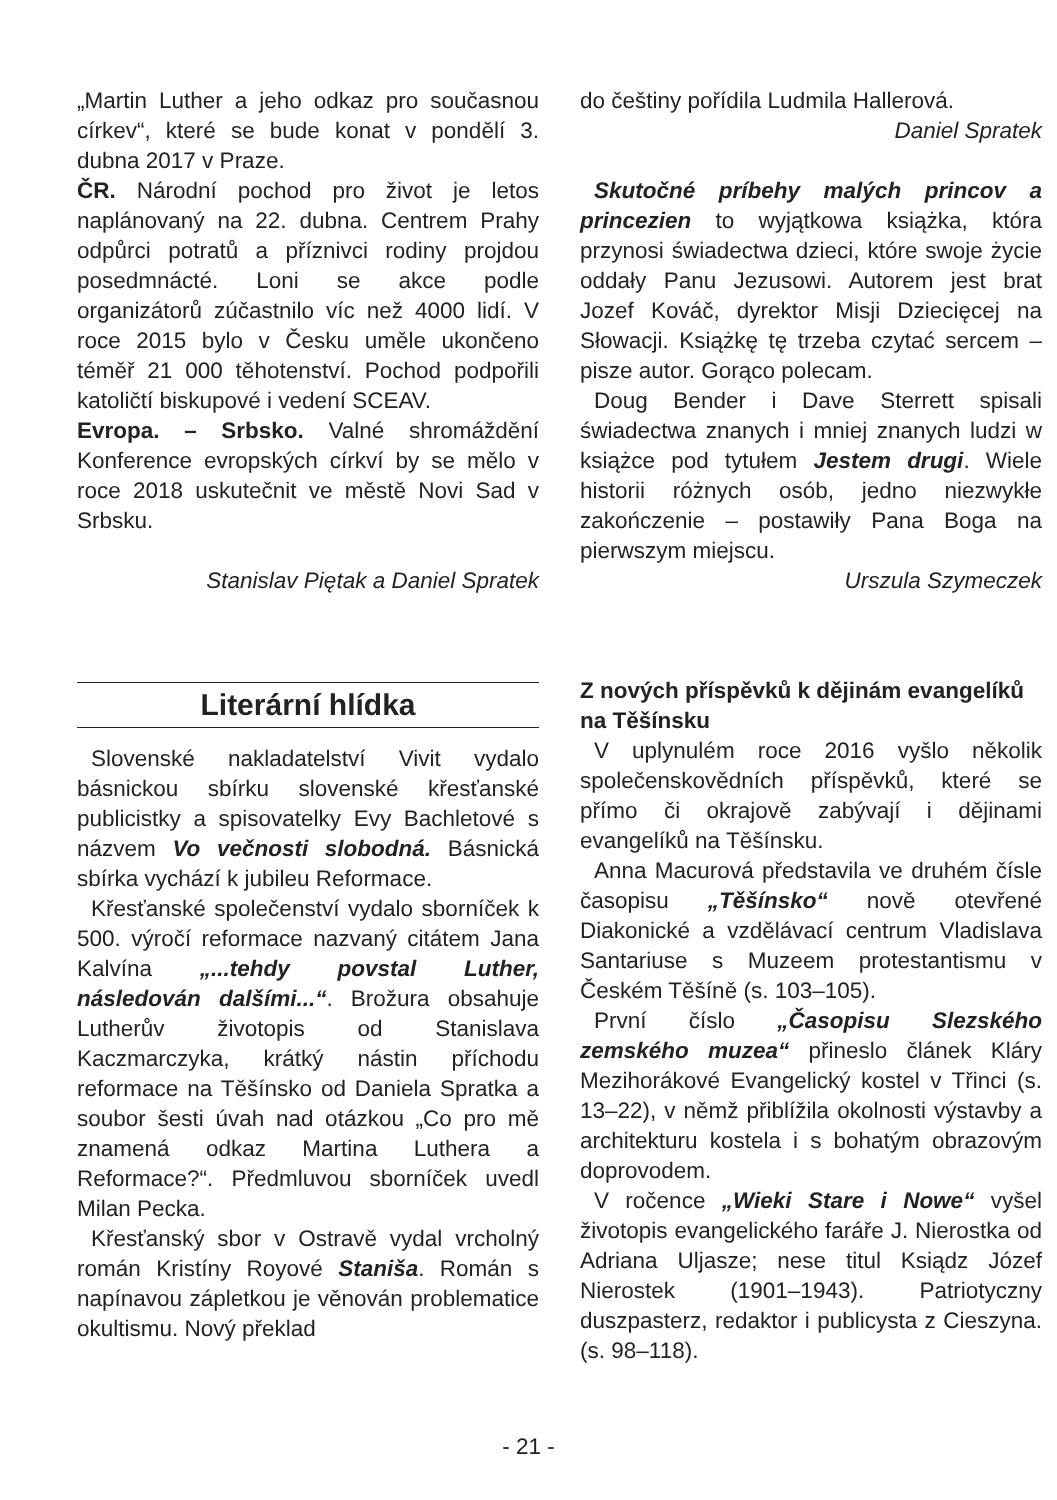„Martin Luther a jeho odkaz pro současnou církev“, které se bude konat v pondělí 3. dubna 2017 v Praze.
ČR. Národní pochod pro život je letos naplánovaný na 22. dubna. Centrem Prahy odpůrci potratů a příznivci rodiny projdou posedmnácté. Loni se akce podle organizátorů zúčastnilo víc než 4000 lidí. V roce 2015 bylo v Česku uměle ukončeno téměř 21 000 těhotenství. Pochod podpořili katoličtí biskupové i vedení SCEAV.
Evropa. – Srbsko. Valné shromáždění Konference evropských církví by se mělo v roce 2018 uskutečnit ve městě Novi Sad v Srbsku.
Stanislav Piętak a Daniel Spratek
Literární hlídka
Slovenské nakladatelství Vivit vydalo básnickou sbírku slovenské křesťanské publicistky a spisovatelky Evy Bachletové s názvem Vo večnosti slobodná. Básnická sbírka vychází k jubileu Reformace.
Křesťanské společenství vydalo sborníček k 500. výročí reformace nazvaný citátem Jana Kalvína „...tehdy povstal Luther, následován dalšími...“. Brožura obsahuje Lutherův životopis od Stanislava Kaczmarczyka, krátký nástin příchodu reformace na Těšínsko od Daniela Spratka a soubor šesti úvah nad otázkou „Co pro mě znamená odkaz Martina Luthera a Reformace?“. Předmluvou sborníček uvedl Milan Pecka.
Křesťanský sbor v Ostravě vydal vrcholný román Kristíny Royové Staniša. Román s napínavou zápletkou je věnován problematice okultismu. Nový překlad
do češtiny pořídila Ludmila Hallerová.
Daniel Spratek
Skutočné príbehy malých princov a princezien to wyjątkowa książka, która przynosi świadectwa dzieci, które swoje życie oddały Panu Jezusowi. Autorem jest brat Jozef Kováč, dyrektor Misji Dziecięcej na Słowacji. Książkę tę trzeba czytać sercem – pisze autor. Gorąco polecam.
Doug Bender i Dave Sterrett spisali świadectwa znanych i mniej znanych ludzi w książce pod tytułem Jestem drugi. Wiele historii różnych osób, jedno niezwykłe zakończenie – postawiły Pana Boga na pierwszym miejscu.
Urszula Szymeczek
Z nových příspěvků k dějinám evangelíků na Těšínsku
V uplynulém roce 2016 vyšlo několik společenskovědních příspěvků, které se přímo či okrajově zabývají i dějinami evangelíků na Těšínsku.
Anna Macurová představila ve druhém čísle časopisu „Těšínsko“ nově otevřené Diakonické a vzdělávací centrum Vladislava Santariuse s Muzeem protestantismu v Českém Těšíně (s. 103–105).
První číslo „Časopisu Slezského zemského muzea“ přineslo článek Kláry Mezihorákové Evangelický kostel v Třinci (s. 13–22), v němž přiblížila okolnosti výstavby a architekturu kostela i s bohatým obrazovým doprovodem.
V ročence „Wieki Stare i Nowe“ vyšel životopis evangelického faráře J. Nierostka od Adriana Uljasze; nese titul Ksiądz Józef Nierostek (1901–1943). Patriotyczny duszpasterz, redaktor i publicysta z Cieszyna. (s. 98–118).
- 21 -